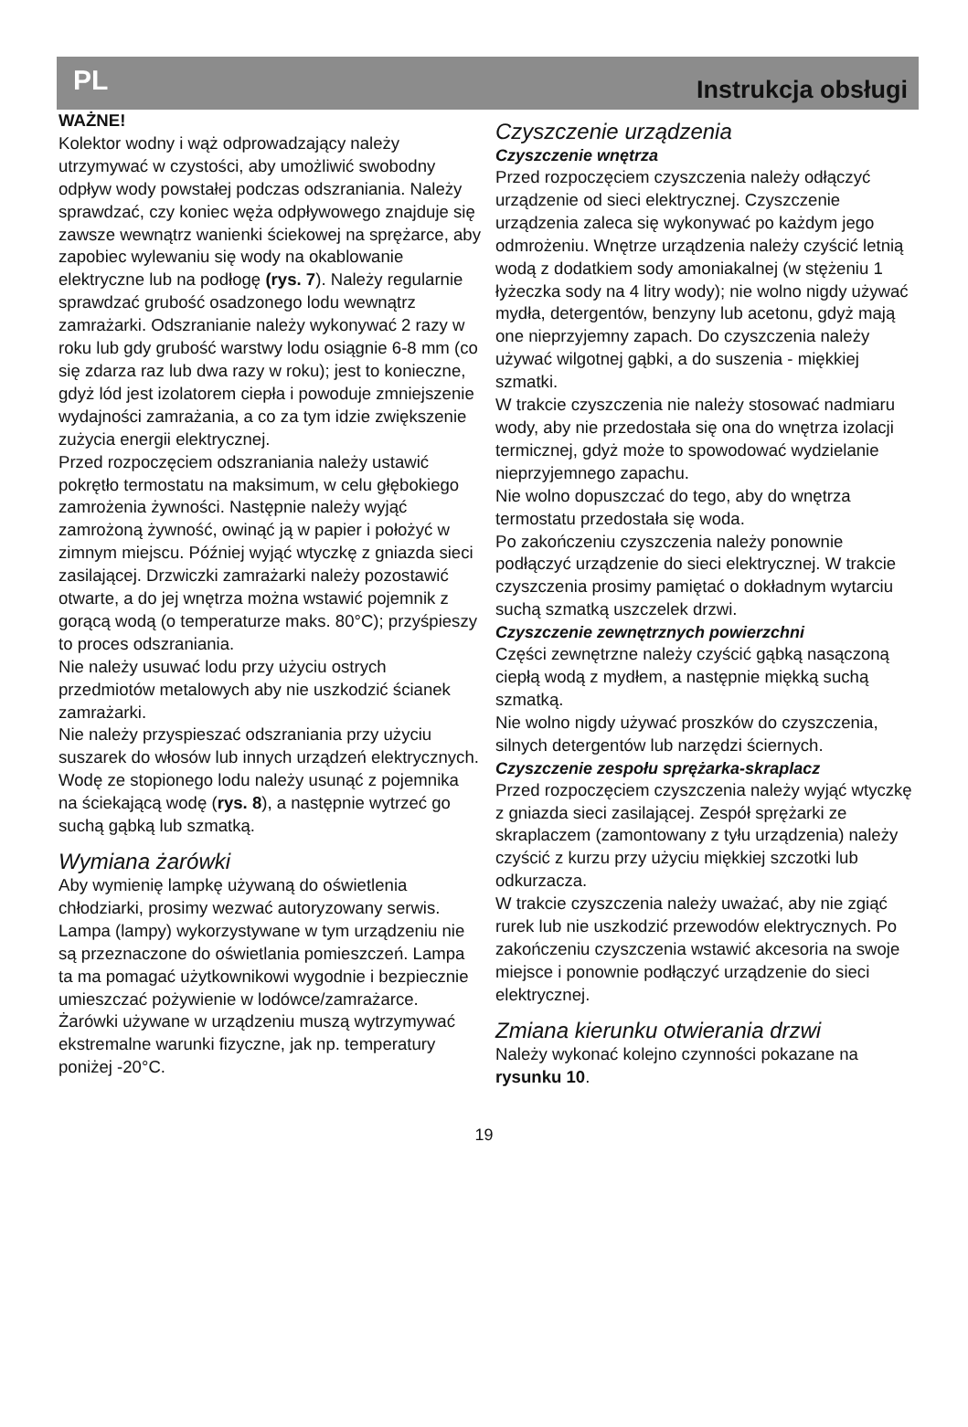PL Instrukcja obsługi
WAŻNE!
Kolektor wodny i wąż odprowadzający należy utrzymywać w czystości, aby umożliwić swobodny odpływ wody powstałej podczas odszraniania. Należy sprawdzać, czy koniec węża odpływowego znajduje się zawsze wewnątrz wanienki ściekowej na sprężarce, aby zapobiec wylewaniu się wody na okablowanie elektryczne lub na podłogę (rys. 7). Należy regularnie sprawdzać grubość osadzonego lodu wewnątrz zamrażarki. Odszranianie należy wykonywać 2 razy w roku lub gdy grubość warstwy lodu osiągnie 6-8 mm (co się zdarza raz lub dwa razy w roku); jest to konieczne, gdyż lód jest izolatorem ciepła i powoduje zmniejszenie wydajności zamrażania, a co za tym idzie zwiększenie zużycia energii elektrycznej.
Przed rozpoczęciem odszraniania należy ustawić pokrętło termostatu na maksimum, w celu głębokiego zamrożenia żywności. Następnie należy wyjąć zamrożoną żywność, owinąć ją w papier i położyć w zimnym miejscu. Później wyjąć wtyczkę z gniazda sieci zasilającej. Drzwiczki zamrażarki należy pozostawić otwarte, a do jej wnętrza można wstawić pojemnik z gorącą wodą (o temperaturze maks. 80°C); przyśpieszy to proces odszraniania.
Nie należy usuwać lodu przy użyciu ostrych przedmiotów metalowych aby nie uszkodzić ścianek zamrażarki.
Nie należy przyspieszać odszraniania przy użyciu suszarek do włosów lub innych urządzeń elektrycznych.
Wodę ze stopionego lodu należy usunąć z pojemnika na ściekającą wodę (rys. 8), a następnie wytrzeć go suchą gąbką lub szmatką.
Wymiana żarówki
Aby wymienię lampkę używaną do oświetlenia chłodziarki, prosimy wezwać autoryzowany serwis.
Lampa (lampy) wykorzystywane w tym urządzeniu nie są przeznaczone do oświetlania pomieszczeń. Lampa ta ma pomagać użytkownikowi wygodnie i bezpiecznie umieszczać pożywienie w lodówce/zamrażarce.
Żarówki używane w urządzeniu muszą wytrzymywać ekstremalne warunki fizyczne, jak np. temperatury poniżej -20°C.
Czyszczenie urządzenia
Czyszczenie wnętrza
Przed rozpoczęciem czyszczenia należy odłączyć urządzenie od sieci elektrycznej. Czyszczenie urządzenia zaleca się wykonywać po każdym jego odmrożeniu. Wnętrze urządzenia należy czyścić letnią wodą z dodatkiem sody amoniakalnej (w stężeniu 1 łyżeczka sody na 4 litry wody); nie wolno nigdy używać mydła, detergentów, benzyny lub acetonu, gdyż mają one nieprzyjemny zapach. Do czyszczenia należy używać wilgotnej gąbki, a do suszenia - miękkiej szmatki.
W trakcie czyszczenia nie należy stosować nadmiaru wody, aby nie przedostała się ona do wnętrza izolacji termicznej, gdyż może to spowodować wydzielanie nieprzyjemnego zapachu.
Nie wolno dopuszczać do tego, aby do wnętrza termostatu przedostała się woda.
Po zakończeniu czyszczenia należy ponownie podłączyć urządzenie do sieci elektrycznej. W trakcie czyszczenia prosimy pamiętać o dokładnym wytarciu suchą szmatką uszczelek drzwi.
Czyszczenie zewnętrznych powierzchni
Części zewnętrzne należy czyścić gąbką nasączoną ciepłą wodą z mydłem, a następnie miękką suchą szmatką.
Nie wolno nigdy używać proszków do czyszczenia, silnych detergentów lub narzędzi ściernych.
Czyszczenie zespołu sprężarka-skraplacz
Przed rozpoczęciem czyszczenia należy wyjąć wtyczkę z gniazda sieci zasilającej. Zespół sprężarki ze skraplaczem (zamontowany z tyłu urządzenia) należy czyścić z kurzu przy użyciu miękkiej szczotki lub odkurzacza.
W trakcie czyszczenia należy uważać, aby nie zgiąć rurek lub nie uszkodzić przewodów elektrycznych. Po zakończeniu czyszczenia wstawić akcesoria na swoje miejsce i ponownie podłączyć urządzenie do sieci elektrycznej.
Zmiana kierunku otwierania drzwi
Należy wykonać kolejno czynności pokazane na rysunku 10.
19